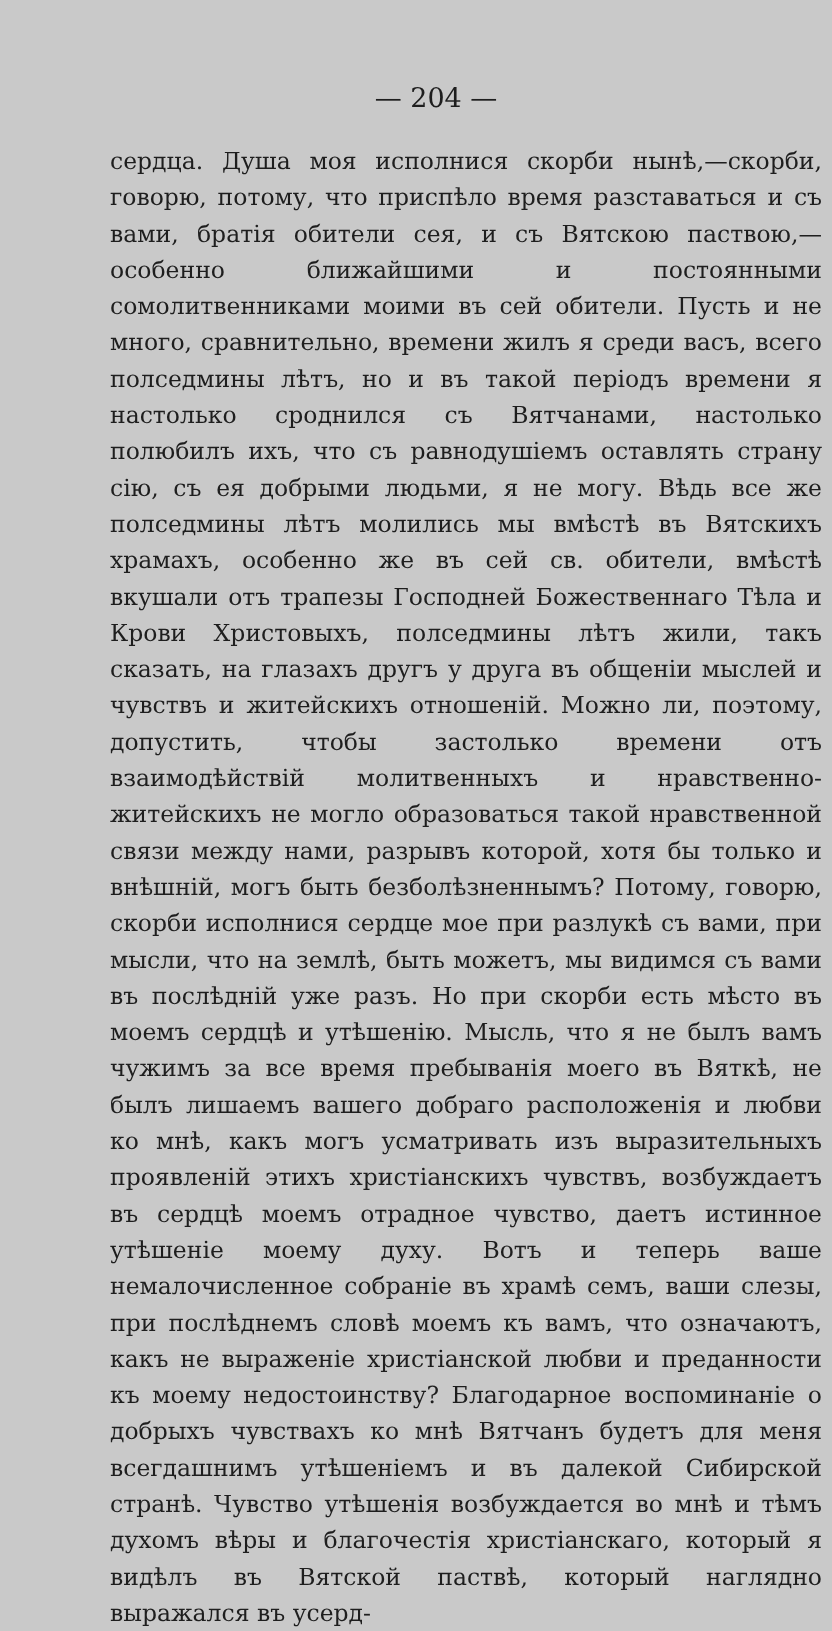— 204 —
сердца. Душа моя исполнися скорби нынѣ,—скорби, говорю, потому, что приспѣло время разставаться и съ вами, братія обители сея, и съ Вятскою паствою,—особенно ближайшими и постоянными сомолитвенниками моими въ сей обители. Пусть и не много, сравнительно, времени жилъ я среди васъ, всего полседмины лѣтъ, но и въ такой періодъ времени я настолько сроднился съ Вятчанами, настолько полюбилъ ихъ, что съ равнодушіемъ оставлять страну сію, съ ея добрыми людьми, я не могу. Вѣдь все же полседмины лѣтъ молились мы вмѣстѣ въ Вятскихъ храмахъ, особенно же въ сей св. обители, вмѣстѣ вкушали отъ трапезы Господней Божественнаго Тѣла и Крови Христовыхъ, полседмины лѣтъ жили, такъ сказать, на глазахъ другъ у друга въ общеніи мыслей и чувствъ и житейскихъ отношеній. Можно ли, поэтому, допустить, чтобы застолько времени отъ взаимодѣйствій молитвенныхъ и нравственно-житейскихъ не могло образоваться такой нравственной связи между нами, разрывъ которой, хотя бы только и внѣшній, могъ быть безболѣзненнымъ? Потому, говорю, скорби исполнися сердце мое при разлукѣ съ вами, при мысли, что на землѣ, быть можетъ, мы видимся съ вами въ послѣдній уже разъ. Но при скорби есть мѣсто въ моемъ сердцѣ и утѣшенію. Мысль, что я не былъ вамъ чужимъ за все время пребыванія моего въ Вяткѣ, не былъ лишаемъ вашего добраго расположенія и любви ко мнѣ, какъ могъ усматривать изъ выразительныхъ проявленій этихъ христіанскихъ чувствъ, возбуждаетъ въ сердцѣ моемъ отрадное чувство, даетъ истинное утѣшеніе моему духу. Вотъ и теперь ваше немалочисленное собраніе въ храмѣ семъ, ваши слезы, при послѣднемъ словѣ моемъ къ вамъ, что означаютъ, какъ не выраженіе христіанской любви и преданности къ моему недостоинству? Благодарное воспоминаніе о добрыхъ чувствахъ ко мнѣ Вятчанъ будетъ для меня всегдашнимъ утѣшеніемъ и въ далекой Сибирской странѣ. Чувство утѣшенія возбуждается во мнѣ и тѣмъ духомъ вѣры и благочестія христіанскаго, который я видѣлъ въ Вятской паствѣ, который наглядно выражался въ усерд-